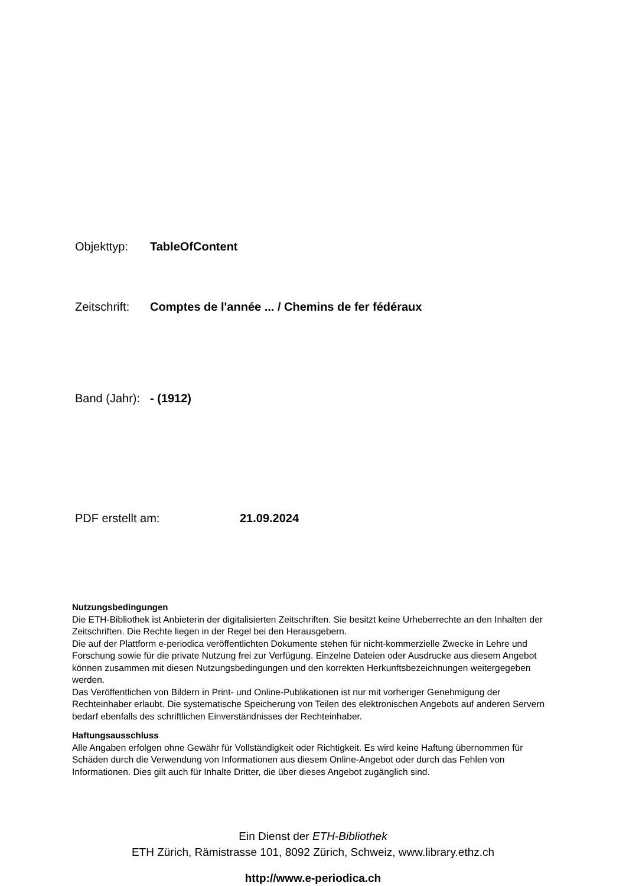Objekttyp: TableOfContent
Zeitschrift: Comptes de l'année ... / Chemins de fer fédéraux
Band (Jahr): - (1912)
PDF erstellt am: 21.09.2024
Nutzungsbedingungen
Die ETH-Bibliothek ist Anbieterin der digitalisierten Zeitschriften. Sie besitzt keine Urheberrechte an den Inhalten der Zeitschriften. Die Rechte liegen in der Regel bei den Herausgebern.
Die auf der Plattform e-periodica veröffentlichten Dokumente stehen für nicht-kommerzielle Zwecke in Lehre und Forschung sowie für die private Nutzung frei zur Verfügung. Einzelne Dateien oder Ausdrucke aus diesem Angebot können zusammen mit diesen Nutzungsbedingungen und den korrekten Herkunftsbezeichnungen weitergegeben werden.
Das Veröffentlichen von Bildern in Print- und Online-Publikationen ist nur mit vorheriger Genehmigung der Rechteinhaber erlaubt. Die systematische Speicherung von Teilen des elektronischen Angebots auf anderen Servern bedarf ebenfalls des schriftlichen Einverständnisses der Rechteinhaber.
Haftungsausschluss
Alle Angaben erfolgen ohne Gewähr für Vollständigkeit oder Richtigkeit. Es wird keine Haftung übernommen für Schäden durch die Verwendung von Informationen aus diesem Online-Angebot oder durch das Fehlen von Informationen. Dies gilt auch für Inhalte Dritter, die über dieses Angebot zugänglich sind.
Ein Dienst der ETH-Bibliothek
ETH Zürich, Rämistrasse 101, 8092 Zürich, Schweiz, www.library.ethz.ch
http://www.e-periodica.ch